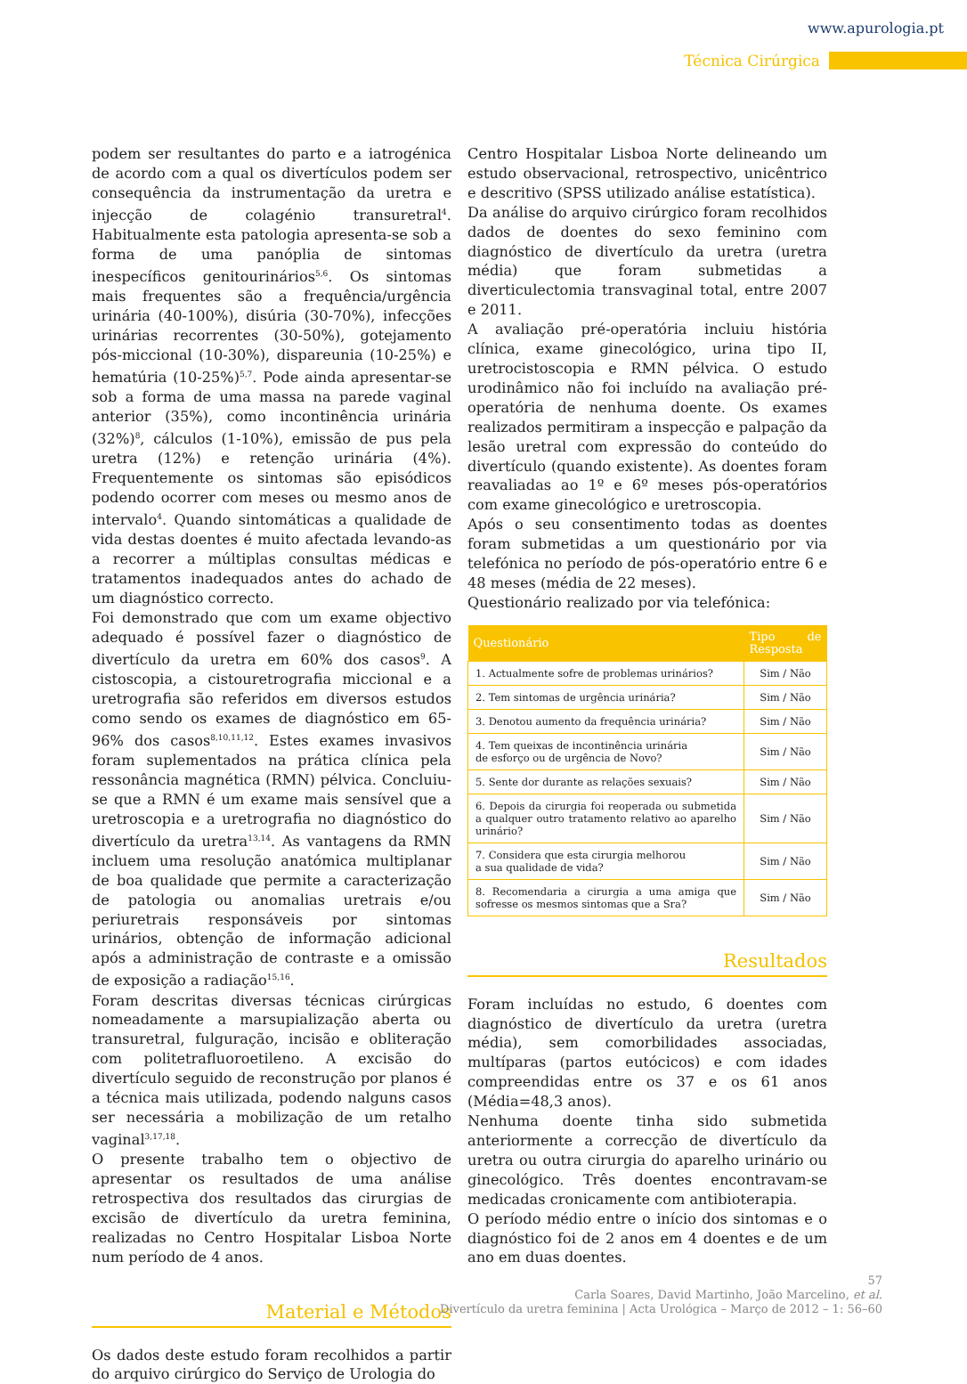www.apurologia.pt
Técnica Cirúrgica
podem ser resultantes do parto e a iatrogénica de acordo com a qual os divertículos podem ser consequência da instrumentação da uretra e injecção de colagénio transuretral<sup>4</sup>. Habitualmente esta patologia apresenta-se sob a forma de uma panóplia de sintomas inespecíficos genitourinários<sup>5,6</sup>. Os sintomas mais frequentes são a frequência/urgência urinária (40-100%), disúria (30-70%), infecções urinárias recorrentes (30-50%), gotejamento pós-miccional (10-30%), dispareunia (10-25%) e hematúria (10-25%)<sup>5,7</sup>. Pode ainda apresentar-se sob a forma de uma massa na parede vaginal anterior (35%), como incontinência urinária (32%)<sup>8</sup>, cálculos (1-10%), emissão de pus pela uretra (12%) e retenção urinária (4%). Frequentemente os sintomas são episódicos podendo ocorrer com meses ou mesmo anos de intervalo<sup>4</sup>. Quando sintomáticas a qualidade de vida destas doentes é muito afectada levando-as a recorrer a múltiplas consultas médicas e tratamentos inadequados antes do achado de um diagnóstico correcto.
Foi demonstrado que com um exame objectivo adequado é possível fazer o diagnóstico de divertículo da uretra em 60% dos casos<sup>9</sup>. A cistoscopia, a cistouretrografia miccional e a uretrografia são referidos em diversos estudos como sendo os exames de diagnóstico em 65-96% dos casos<sup>8,10,11,12</sup>. Estes exames invasivos foram suplementados na prática clínica pela ressonância magnética (RMN) pélvica. Concluiu-se que a RMN é um exame mais sensível que a uretroscopia e a uretrografia no diagnóstico do divertículo da uretra<sup>13,14</sup>. As vantagens da RMN incluem uma resolução anatómica multiplanar de boa qualidade que permite a caracterização de patologia ou anomalias uretrais e/ou periuretrais responsáveis por sintomas urinários, obtenção de informação adicional após a administração de contraste e a omissão de exposição a radiação<sup>15,16</sup>.
Foram descritas diversas técnicas cirúrgicas nomeadamente a marsupialização aberta ou transuretral, fulguração, incisão e obliteração com politetrafluoroetileno. A excisão do divertículo seguido de reconstrução por planos é a técnica mais utilizada, podendo nalguns casos ser necessária a mobilização de um retalho vaginal<sup>3,17,18</sup>.
O presente trabalho tem o objectivo de apresentar os resultados de uma análise retrospectiva dos resultados das cirurgias de excisão de divertículo da uretra feminina, realizadas no Centro Hospitalar Lisboa Norte num período de 4 anos.
Material e Métodos
Os dados deste estudo foram recolhidos a partir do arquivo cirúrgico do Serviço de Urologia do
Centro Hospitalar Lisboa Norte delineando um estudo observacional, retrospectivo, unicêntrico e descritivo (SPSS utilizado análise estatística).
Da análise do arquivo cirúrgico foram recolhidos dados de doentes do sexo feminino com diagnóstico de divertículo da uretra (uretra média) que foram submetidas a diverticulectomia transvaginal total, entre 2007 e 2011.
A avaliação pré-operatória incluiu história clínica, exame ginecológico, urina tipo II, uretrocistoscopia e RMN pélvica. O estudo urodinâmico não foi incluído na avaliação pré-operatória de nenhuma doente. Os exames realizados permitiram a inspecção e palpação da lesão uretral com expressão do conteúdo do divertículo (quando existente). As doentes foram reavaliadas ao 1º e 6º meses pós-operatórios com exame ginecológico e uretroscopia.
Após o seu consentimento todas as doentes foram submetidas a um questionário por via telefónica no período de pós-operatório entre 6 e 48 meses (média de 22 meses).
Questionário realizado por via telefónica:
| Questionário | Tipo de Resposta |
| --- | --- |
| 1. Actualmente sofre de problemas urinários? | Sim / Não |
| 2. Tem sintomas de urgência urinária? | Sim / Não |
| 3. Denotou aumento da frequência urinária? | Sim / Não |
| 4. Tem queixas de incontinência urinária de esforço ou de urgência de Novo? | Sim / Não |
| 5. Sente dor durante as relações sexuais? | Sim / Não |
| 6. Depois da cirurgia foi reoperada ou submetida a qualquer outro tratamento relativo ao aparelho urinário? | Sim / Não |
| 7. Considera que esta cirurgia melhorou a sua qualidade de vida? | Sim / Não |
| 8. Recomendaria a cirurgia a uma amiga que sofresse os mesmos sintomas que a Sra? | Sim / Não |
Resultados
Foram incluídas no estudo, 6 doentes com diagnóstico de divertículo da uretra (uretra média), sem comorbilidades associadas, multíparas (partos eutócicos) e com idades compreendidas entre os 37 e os 61 anos (Média=48,3 anos).
Nenhuma doente tinha sido submetida anteriormente a correcção de divertículo da uretra ou outra cirurgia do aparelho urinário ou ginecológico. Três doentes encontravam-se medicadas cronicamente com antibioterapia.
O período médio entre o início dos sintomas e o diagnóstico foi de 2 anos em 4 doentes e de um ano em duas doentes.
57
Carla Soares, David Martinho, João Marcelino, et al.
Divertículo da uretra feminina | Acta Urológica – Março de 2012 – 1: 56–60